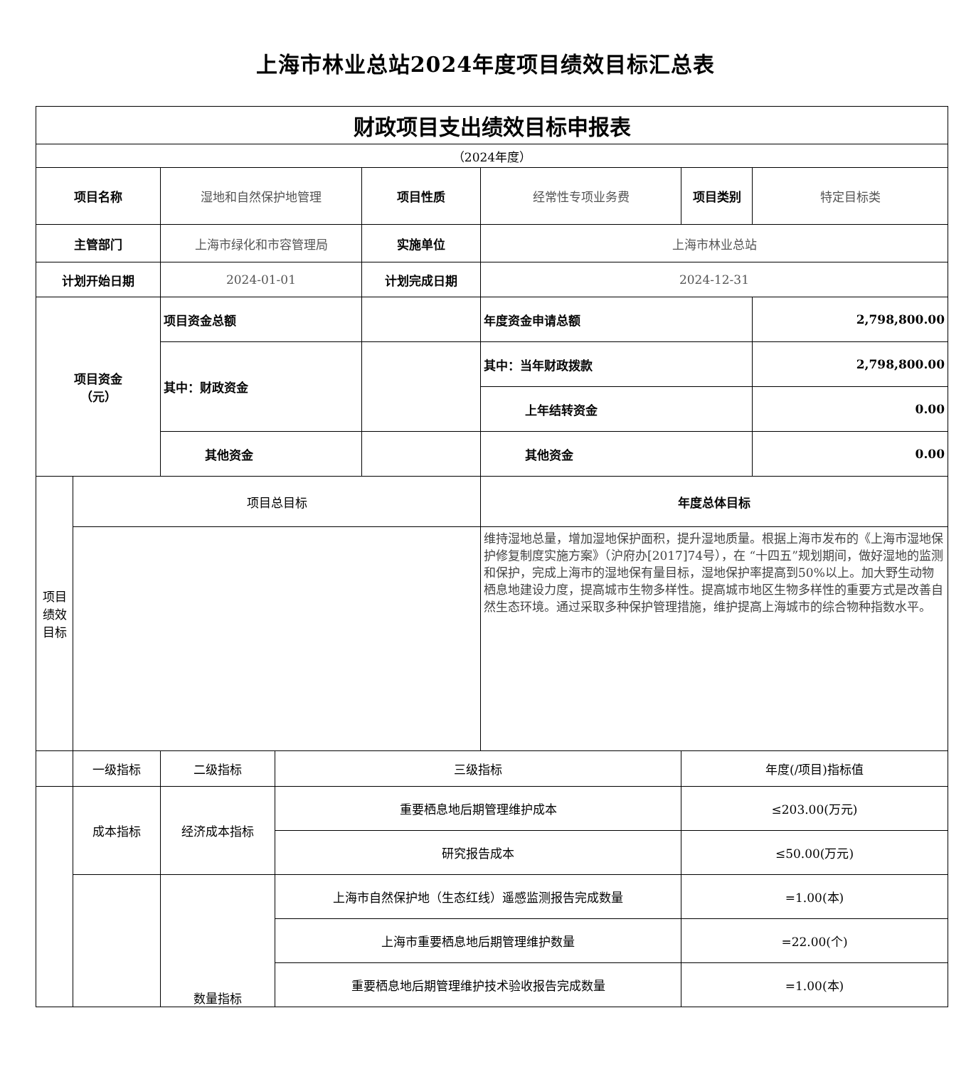上海市林业总站2024年度项目绩效目标汇总表
| 财政项目支出绩效目标申报表 | | | | | | | |
| （2024年度） | | | | | | | |
| 项目名称 | | 湿地和自然保护地管理 | | 项目性质 | 经常性专项业务费 | 项目类别 | 特定目标类 |
| 主管部门 | | 上海市绿化和市容管理局 | | 实施单位 | 上海市林业总站 | | |
| 计划开始日期 | | 2024-01-01 | | 计划完成日期 | 2024-12-31 | | |
| 项目资金 （元） | | 项目资金总额 | | | 年度资金申请总额 | | 2,798,800.00 |
| | | 其中：财政资金 | | | 其中：当年财政拨款 | | 2,798,800.00 |
| | | | | | 上年结转资金 | | 0.00 |
| | | 其他资金 | | | 其他资金 | | 0.00 |
| 项目 绩效 目标 | 项目总目标 | | | | 年度总体目标 | | |
| | | | | | 维持湿地总量，增加湿地保护面积，提升湿地质量。根据上海市发布的《上海市湿地保护修复制度实施方案》（沪府办[2017]74号），在 “十四五”规划期间，做好湿地的监测和保护，完成上海市的湿地保有量目标，湿地保护率提高到50%以上。加大野生动物栖息地建设力度，提高城市生物多样性。提高城市地区生物多样性的重要方式是改善自然生态环境。通过采取多种保护管理措施，维护提高上海城市的综合物种指数水平。 | | |
| | 一级指标 | 二级指标 | 三级指标 | | | 年度(/项目)指标值 | |
| | 成本指标 | 经济成本指标 | 重要栖息地后期管理维护成本 | | | ≤203.00(万元) | |
| | | | 研究报告成本 | | | ≤50.00(万元) | |
| | | 数量指标 | 上海市自然保护地（生态红线）遥感监测报告完成数量 | | | =1.00(本) | |
| | | | 上海市重要栖息地后期管理维护数量 | | | =22.00(个) | |
| | | | 重要栖息地后期管理维护技术验收报告完成数量 | | | =1.00(本) | |